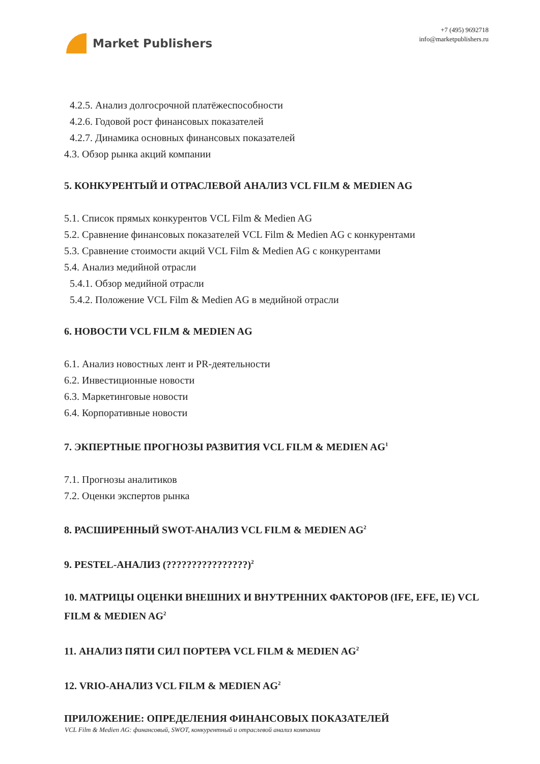Market Publishers
+7 (495) 9692718
info@marketpublishers.ru
4.2.5. Анализ долгосрочной платёжеспособности
4.2.6. Годовой рост финансовых показателей
4.2.7. Динамика основных финансовых показателей
4.3. Обзор рынка акций компании
5. КОНКУРЕНТЫЙ И ОТРАСЛЕВОЙ АНАЛИЗ VCL FILM & MEDIEN AG
5.1. Список прямых конкурентов VCL Film & Medien AG
5.2. Сравнение финансовых показателей VCL Film & Medien AG с конкурентами
5.3. Сравнение стоимости акций VCL Film & Medien AG с конкурентами
5.4. Анализ медийной отрасли
5.4.1. Обзор медийной отрасли
5.4.2. Положение VCL Film & Medien AG в медийной отрасли
6. НОВОСТИ VCL FILM & MEDIEN AG
6.1. Анализ новостных лент и PR-деятельности
6.2. Инвестиционные новости
6.3. Маркетинговые новости
6.4. Корпоративные новости
7. ЭКПЕРТНЫЕ ПРОГНОЗЫ РАЗВИТИЯ VCL FILM & MEDIEN AG<sup>1</sup>
7.1. Прогнозы аналитиков
7.2. Оценки экспертов рынка
8. РАСШИРЕННЫЙ SWOT-АНАЛИЗ VCL FILM & MEDIEN AG<sup>2</sup>
9. PESTEL-АНАЛИЗ (????????????????)<sup>2</sup>
10. МАТРИЦЫ ОЦЕНКИ ВНЕШНИХ И ВНУТРЕННИХ ФАКТОРОВ (IFE, EFE, IE) VCL FILM & MEDIEN AG<sup>2</sup>
11. АНАЛИЗ ПЯТИ СИЛ ПОРТЕРА VCL FILM & MEDIEN AG<sup>2</sup>
12. VRIO-АНАЛИЗ VCL FILM & MEDIEN AG<sup>2</sup>
ПРИЛОЖЕНИЕ: ОПРЕДЕЛЕНИЯ ФИНАНСОВЫХ ПОКАЗАТЕЛЕЙ
VCL Film & Medien AG: финансовый, SWOT, конкурентный и отраслевой анализ компании